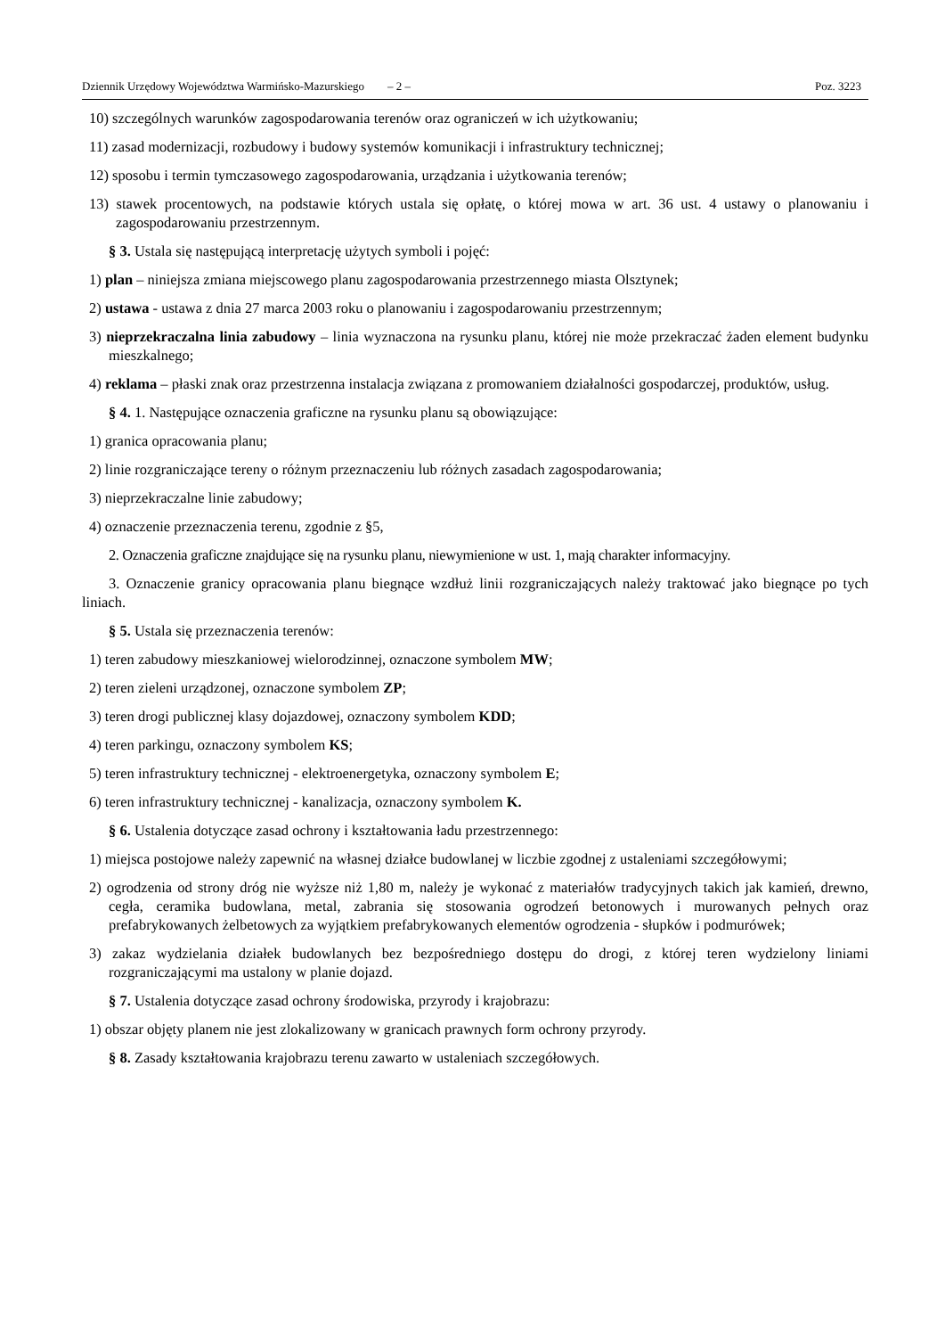Dziennik Urzędowy Województwa Warmińsko-Mazurskiego – 2 – Poz. 3223
10) szczególnych warunków zagospodarowania terenów oraz ograniczeń w ich użytkowaniu;
11) zasad modernizacji, rozbudowy i budowy systemów komunikacji i infrastruktury technicznej;
12) sposobu i termin tymczasowego zagospodarowania, urządzania i użytkowania terenów;
13) stawek procentowych, na podstawie których ustala się opłatę, o której mowa w art. 36 ust. 4 ustawy o planowaniu i zagospodarowaniu przestrzennym.
§ 3. Ustala się następującą interpretację użytych symboli i pojęć:
1) plan – niniejsza zmiana miejscowego planu zagospodarowania przestrzennego miasta Olsztynek;
2) ustawa - ustawa z dnia 27 marca 2003 roku o planowaniu i zagospodarowaniu przestrzennym;
3) nieprzekraczalna linia zabudowy – linia wyznaczona na rysunku planu, której nie może przekraczać żaden element budynku mieszkalnego;
4) reklama – płaski znak oraz przestrzenna instalacja związana z promowaniem działalności gospodarczej, produktów, usług.
§ 4. 1. Następujące oznaczenia graficzne na rysunku planu są obowiązujące:
1) granica opracowania planu;
2) linie rozgraniczające tereny o różnym przeznaczeniu lub różnych zasadach zagospodarowania;
3) nieprzekraczalne linie zabudowy;
4) oznaczenie przeznaczenia terenu, zgodnie z §5,
2. Oznaczenia graficzne znajdujące się na rysunku planu, niewymienione w ust. 1, mają charakter informacyjny.
3. Oznaczenie granicy opracowania planu biegnące wzdłuż linii rozgraniczających należy traktować jako biegnące po tych liniach.
§ 5. Ustala się przeznaczenia terenów:
1) teren zabudowy mieszkaniowej wielorodzinnej, oznaczone symbolem MW;
2) teren zieleni urządzonej, oznaczone symbolem ZP;
3) teren drogi publicznej klasy dojazdowej, oznaczony symbolem KDD;
4) teren parkingu, oznaczony symbolem KS;
5) teren infrastruktury technicznej - elektroenergetyka, oznaczony symbolem E;
6) teren infrastruktury technicznej - kanalizacja, oznaczony symbolem K.
§ 6. Ustalenia dotyczące zasad ochrony i kształtowania ładu przestrzennego:
1) miejsca postojowe należy zapewnić na własnej działce budowlanej w liczbie zgodnej z ustaleniami szczegółowymi;
2) ogrodzenia od strony dróg nie wyższe niż 1,80 m, należy je wykonać z materiałów tradycyjnych takich jak kamień, drewno, cegła, ceramika budowlana, metal, zabrania się stosowania ogrodzeń betonowych i murowanych pełnych oraz prefabrykowanych żelbetowych za wyjątkiem prefabrykowanych elementów ogrodzenia - słupków i podmurówek;
3) zakaz wydzielania działek budowlanych bez bezpośredniego dostępu do drogi, z której teren wydzielony liniami rozgraniczającymi ma ustalony w planie dojazd.
§ 7. Ustalenia dotyczące zasad ochrony środowiska, przyrody i krajobrazu:
1) obszar objęty planem nie jest zlokalizowany w granicach prawnych form ochrony przyrody.
§ 8. Zasady kształtowania krajobrazu terenu zawarto w ustaleniach szczegółowych.